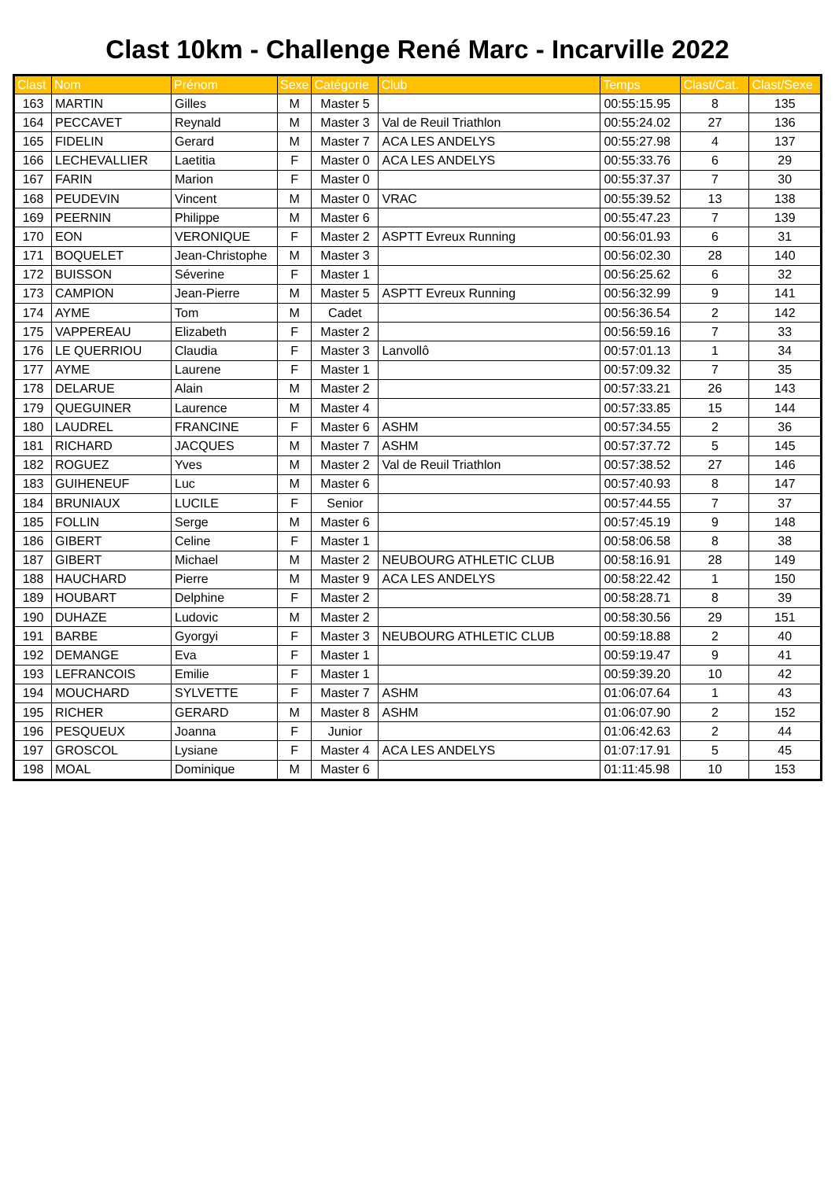Clast 10km - Challenge René Marc - Incarville 2022
| Clast | Nom | Prénom | Sexe | Catégorie | Club | Temps | Clast/Cat. | Clast/Sexe |
| --- | --- | --- | --- | --- | --- | --- | --- | --- |
| 163 | MARTIN | Gilles | M | Master 5 | | 00:55:15.95 | 8 | 135 |
| 164 | PECCAVET | Reynald | M | Master 3 | Val de Reuil Triathlon | 00:55:24.02 | 27 | 136 |
| 165 | FIDELIN | Gerard | M | Master 7 | ACA LES ANDELYS | 00:55:27.98 | 4 | 137 |
| 166 | LECHEVALLIER | Laetitia | F | Master 0 | ACA LES ANDELYS | 00:55:33.76 | 6 | 29 |
| 167 | FARIN | Marion | F | Master 0 | | 00:55:37.37 | 7 | 30 |
| 168 | PEUDEVIN | Vincent | M | Master 0 | VRAC | 00:55:39.52 | 13 | 138 |
| 169 | PEERNIN | Philippe | M | Master 6 | | 00:55:47.23 | 7 | 139 |
| 170 | EON | VERONIQUE | F | Master 2 | ASPTT Evreux Running | 00:56:01.93 | 6 | 31 |
| 171 | BOQUELET | Jean-Christophe | M | Master 3 | | 00:56:02.30 | 28 | 140 |
| 172 | BUISSON | Séverine | F | Master 1 | | 00:56:25.62 | 6 | 32 |
| 173 | CAMPION | Jean-Pierre | M | Master 5 | ASPTT Evreux Running | 00:56:32.99 | 9 | 141 |
| 174 | AYME | Tom | M | Cadet | | 00:56:36.54 | 2 | 142 |
| 175 | VAPPEREAU | Elizabeth | F | Master 2 | | 00:56:59.16 | 7 | 33 |
| 176 | LE QUERRIOU | Claudia | F | Master 3 | Lanvollô | 00:57:01.13 | 1 | 34 |
| 177 | AYME | Laurene | F | Master 1 | | 00:57:09.32 | 7 | 35 |
| 178 | DELARUE | Alain | M | Master 2 | | 00:57:33.21 | 26 | 143 |
| 179 | QUEGUINER | Laurence | M | Master 4 | | 00:57:33.85 | 15 | 144 |
| 180 | LAUDREL | FRANCINE | F | Master 6 | ASHM | 00:57:34.55 | 2 | 36 |
| 181 | RICHARD | JACQUES | M | Master 7 | ASHM | 00:57:37.72 | 5 | 145 |
| 182 | ROGUEZ | Yves | M | Master 2 | Val de Reuil Triathlon | 00:57:38.52 | 27 | 146 |
| 183 | GUIHENEUF | Luc | M | Master 6 | | 00:57:40.93 | 8 | 147 |
| 184 | BRUNIAUX | LUCILE | F | Senior | | 00:57:44.55 | 7 | 37 |
| 185 | FOLLIN | Serge | M | Master 6 | | 00:57:45.19 | 9 | 148 |
| 186 | GIBERT | Celine | F | Master 1 | | 00:58:06.58 | 8 | 38 |
| 187 | GIBERT | Michael | M | Master 2 | NEUBOURG ATHLETIC CLUB | 00:58:16.91 | 28 | 149 |
| 188 | HAUCHARD | Pierre | M | Master 9 | ACA LES ANDELYS | 00:58:22.42 | 1 | 150 |
| 189 | HOUBART | Delphine | F | Master 2 | | 00:58:28.71 | 8 | 39 |
| 190 | DUHAZE | Ludovic | M | Master 2 | | 00:58:30.56 | 29 | 151 |
| 191 | BARBE | Gyorgyi | F | Master 3 | NEUBOURG ATHLETIC CLUB | 00:59:18.88 | 2 | 40 |
| 192 | DEMANGE | Eva | F | Master 1 | | 00:59:19.47 | 9 | 41 |
| 193 | LEFRANCOIS | Emilie | F | Master 1 | | 00:59:39.20 | 10 | 42 |
| 194 | MOUCHARD | SYLVETTE | F | Master 7 | ASHM | 01:06:07.64 | 1 | 43 |
| 195 | RICHER | GERARD | M | Master 8 | ASHM | 01:06:07.90 | 2 | 152 |
| 196 | PESQUEUX | Joanna | F | Junior | | 01:06:42.63 | 2 | 44 |
| 197 | GROSCOL | Lysiane | F | Master 4 | ACA LES ANDELYS | 01:07:17.91 | 5 | 45 |
| 198 | MOAL | Dominique | M | Master 6 | | 01:11:45.98 | 10 | 153 |